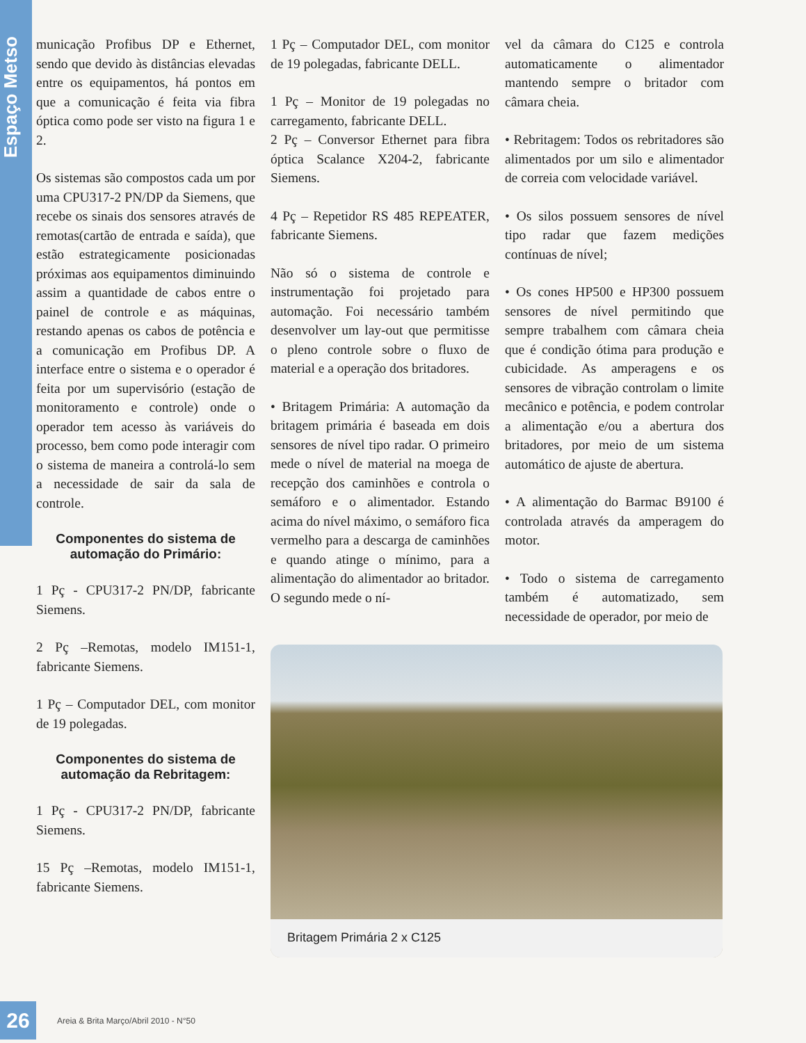Espaço Metso
munica­ção Profibus DP e Ethernet, sendo que devido às distâncias elevadas entre os equipamentos, há pontos em que a comunicação é feita via fibra óptica como pode ser visto na figura 1 e 2.
Os sistemas são compostos cada um por uma CPU317-2 PN/DP da Siemens, que recebe os sinais dos sensores através de remotas(cartão de entrada e saída), que estão estrategicamente posicionadas próximas aos equipamentos diminuindo assim a quantidade de cabos entre o painel de controle e as máquinas, restando apenas os cabos de potência e a comunicação em Profibus DP. A interface entre o sistema e o operador é feita por um supervisório (estação de monitoramento e controle) onde o operador tem acesso às variáveis do processo, bem como pode interagir com o sistema de maneira a controlá-lo sem a necessidade de sair da sala de controle.
Componentes do sistema de automação do Primário:
1 Pç - CPU317-2 PN/DP, fabricante Siemens.
2 Pç –Remotas, modelo IM151-1, fabricante Siemens.
1 Pç – Computador DEL, com monitor de 19 polegadas.
Componentes do sistema de automação da Rebritagem:
1 Pç - CPU317-2 PN/DP, fabricante Siemens.
15 Pç –Remotas, modelo IM151-1, fabricante Siemens.
1 Pç – Computador DEL, com monitor de 19 polegadas, fabricante DELL.
1 Pç – Monitor de 19 polegadas no carregamento, fabricante DELL.
2 Pç – Conversor Ethernet para fibra óptica Scalance X204-2, fabricante Siemens.
4 Pç – Repetidor RS 485 REPEATER, fabricante Siemens.
Não só o sistema de controle e instrumentação foi projetado para automação. Foi necessário também desenvolver um lay-out que permitisse o pleno controle sobre o fluxo de material e a operação dos britadores.
• Britagem Primária: A automação da britagem primária é baseada em dois sensores de nível tipo radar. O primeiro mede o nível de material na moega de recepção dos caminhões e controla o semáforo e o alimentador. Estando acima do nível máximo, o semáforo fica vermelho para a descarga de caminhões e quando atinge o mínimo, para a alimentação do alimentador ao britador. O segundo mede o ní-
vel da câmara do C125 e controla automaticamente o alimentador mantendo sempre o britador com câmara cheia.
• Rebritagem: Todos os rebritadores são alimentados por um silo e alimentador de correia com velocidade variável.
• Os silos possuem sensores de nível tipo radar que fazem medições contínuas de nível;
• Os cones HP500 e HP300 possuem sensores de nível permitindo que sempre trabalhem com câmara cheia que é condição ótima para produção e cubicidade. As amperagens e os sensores de vibração controlam o limite mecânico e potência, e podem controlar a alimentação e/ou a abertura dos britadores, por meio de um sistema automático de ajuste de abertura.
• A alimentação do Barmac B9100 é controlada através da amperagem do motor.
• Todo o sistema de carregamento também é automatizado, sem necessidade de operador, por meio de
Britagem Primária 2 x C125
26
Areia & Brita Março/Abril 2010 - N°50